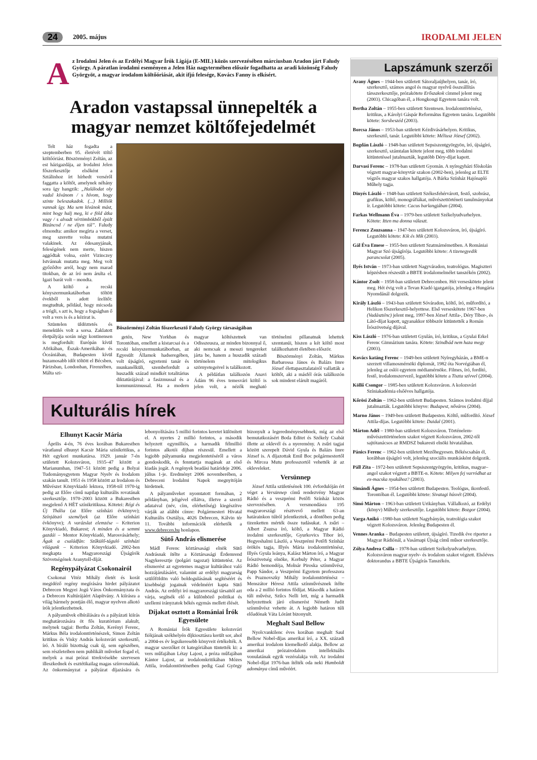24 2005. május IRODALMI JELEN
A
z Irodalmi Jelen és az Erdélyi Magyar Írók Ligája (E-MIL) közös szervezésében márciusban Aradon járt Faludy György. A páratlan irodalmi eseményen a Jelen Ház nagytermében először fogadhatta az aradi közönség Faludy Györgyöt, a magyar irodalom költőóriását, akit ifjú felesége, Kovács Fanny is elkísért.
Aradon vastapssal ünnepelték a magyar nemzet költőfejedelmét
Telt ház fogadta a szeptemberben 95. életévét töltő költőóriást. Böszörményi Zoltán, az est házigazdája, az Irodalmi Jelen főszerkesztője elsőként a Sztálinhoz írt hírhedt verséről faggatta a költőt, amelynek néhány sora így hangzik: „Halálodat oly vadul kívánom / s hívom, hogy szinte beleszakadok. (...) Milliók vannak így. Ma sem kívánok mást, mint hogy halj meg, ki e föld átka vagy / s alvadt vértömbökből épült Bizáncod / ne éljen túl”. Faludy elmondta: amikor megírta a verset, meg szerette volna mutatni valakinek. Az édesanyjának, feleségének nem merte, hiszen aggódtak volna, ezért Vizinczey Istvánnak mutatta meg. Meg volt győződve arról, hogy nem marad titokban, de az író nem árulta el. Igazi barát volt – mondta.
A költő a recski kényszermunkatáborban töltött évekből is adott ízelítőt: megtudtuk, például, hogy micsoda a trógli, s azt is, hogy a fogságban ő volt a vers is és a kézirat is.
Szüntelen üldöztetés és menekülés volt a sorsa. Zaklatott életpályája során négy kontinensen is megfordult: Európán kívül Afrikában, Észak-Amerikában és Óceániában, Budapesten kívül huzamosabb időt töltött el Bécsben, Párizsban, Londonban, Firenzében, Málta szi-
Böszörményi Zoltán főszerkesztő Faludy György társaságában
getén, New Yorkban és Torontóban, emellett a kistarcsai és a recski kényszermunkatáborban, az Egyesült Államok hadseregében, volt újságíró, egyetemi tanár és munkanélküli, szembefordult a huszadik század mindkét totalitárius diktatúrájával: a fasizmussal és a kommunizmussal. Ha a modern magyar költészetnek van Odisszeusza, az minden bizonnyal ő, aki nemcsak a messzi tengereket járta be, hanem a huszadik századi történelem mitologikus szörnyetegeivel is találkozott.
A példátlan találkozón Anavi Ádám 96 éves temesvári költő is jelen volt, a nézők megható történelmi pillanatnak lehettek szemtanúi, hiszen a két költő most találkozhatott életében először.
Böszörményi Zoltán, Márkus Barbarossa János és Balázs Imre József élettapasztalatairól vallatták a költőt, aki a másfél órás találkozón sok mindent elárult magáról.
Kulturális hírek
Elhunyt Kacsir Mária
Április 4-én, 76 éves korában Bukarestben váratlanul elhunyt Kacsir Mária színikritikus, a Hét egykori munkatársa. 1929. január 7-én született Kolozsváron, 1935–47 között a Marianumban, 1947–51 között pedig a Bolyai Tudományegyetem Magyar Nyelv és Irodalom szakán tanult. 1951 és 1958 között az Irodalom és Művészet Könyvkiadó lektora, 1958-tól 1970-ig pedig az Előre című napilap kulturális rovatának szerkesztője. 1970–2003 között a Bukarestben megjelenő A HÉT színikritikusa. Kötetei: Régi és Új Thália (az Előre színházi évkönyve); Színjátszó személyek (az Előre színházi évkönyve); A varázslat elemzése – Kriterion Könyvkiadó, Bukarest; A minden és a semmi gazdái – Mentor Könyvkiadó, Marosvásárhely; Ágak a családfán: Szűkülő-táguló színházi világunk – Kriterion Könyvkiadó. 2002-ben megkapta a Magyarországi Újságírók Szövetségének Aranytoll-díját.
Regénypályázat Csokonairól
Csokonai Vitéz Mihály életét és korát megidéző regény megírására hirdet pályázatot Debrecen Megyei Jogú Város Önkormányzata és a Debrecen Kultúrájáért Alapítvány. A kiírásra a világ bármely pontján élő, magyar nyelven alkotó írók jelentkezhetnek.
A pályaművek elbírálására és a pályázati kiírás meghatározására öt fős kuratórium alakult, melynek tagjai: Bertha Zoltán, Kerényi Ferenc, Márkus Béla irodalomtörténészek, Simon Zoltán kritikus és Visky András kolozsvári szerkesztő, író. A bíráló bizottság csak új, sem egészében, sem részleteiben nem publikált műveket fogad el, melyek a mai prózai törekvésekbe szervesen illeszkednek és esztétikailag magas színvonalúak. Az önkormányzat a pályázat díjazására és lebonyolítására 5 millió forintos keretet különített el. A nyertes 2 millió forintos, a második helyezett egymilliós, a harmadik félmillió forintos alkotói díjban részesül. Emellett a legjobb pályamunka megjelentetéséről a város gondoskodik, és fenntartja magának az első kiadás jogát. A regények beadási határideje 2006. július 1-je. Eredményt 2006 novemberében, a Debreceni Irodalmi Napok megnyitóján hirdetnek.
A pályaműveket nyomtatott formában, 2 példányban, jeligével ellátva, illetve a szerző adataival (név, cím, elérhetőség) kiegészítve várják az alábbi címre: Polgármesteri Hivatal Kulturális Osztálya, 4026 Debrecen, Kálvin tér 11. További információk elérhetők a www.debrecen.hu honlapon.
Sütő András elismerése
Mádl Ferenc köztársasági elnök Sütő Andrásnak ítélte a Köztársasági Érdemrend Nagykeresztje (polgári tagozat) kitüntetést. Az elismerést az egyetemes magyar kultúrához való hozzájárulásáért, valamint az erdélyi magyarság szülőföldön való boldogulásának segítéséért és kisebbségi jogainak védelméért kapta Sütő András. Az erdélyi író magyarországi társaitól azt várja, segítsék elő a különböző politikai és szellemi irányzatok békés egymás mellett élését.
Díjakat osztott a Romániai Írók Egyesülete
A Romániai Írók Egyesülete kolozsvári fiókjának székhelyén díjkiosztásra került sor, ahol a 2004-es év legsikeresebb könyveit értékelték. A magyar szerzőket öt kategóriában tüntették ki: a vers műfajában Létay Lajost, a próza műfajában Kántor Lajost, az irodalomkritikában Mózes Attila, irodalomtörténetben pedig Gaal György bizonyult a legeredményesebbnek, míg az első bemutatkozásért Boda Editet és Székely Csabát illette az oklevél és a nyeremény. A zsűri tagjai között szerepelt Dávid Gyula és Balázs Imre József is. A díjazottak Emil Boc polgármestertől és Mircea Mutu professzortól vehették át az okleveleket.
Versünnep
József Attila születésének 100. évfordulóján ért véget a Versünnep című rendezvény Magyar Rádió és a veszprémi Petőfi Színház közös szervezésében. A versmondásra 195 magyarországi résztvevő mellett 63-an határainkon túlról jelentkeztek, a döntőben pedig tizenketten mérték össze tudásukat. A zsűri – Albert Zsuzsa író, költő, a Magyar Rádió irodalmi szerkesztője, Gyurkovics Tibor író, Hegyeshalmi László, a Veszprémi Petőfi Színház örökös tagja, Illyés Mária irodalomtörténész, Illyés Gyula leánya, Kalász Márton író, a Magyar Írószövetség elnöke, Korbuly Péter, a Magyar Rádió bemondója, Molnár Piroska színművész, Papp Sándor, a Veszprémi Egyetem professzora és Praznovszky Mihály irodalomtörténész – Menszátor Héresz Attila színművésznek ítélte oda a 2 millió forintos fődíjat. Második a határon túli művész, Szűcs Nelli lett, míg a harmadik helyezettnek járó elismerést Németh Judit színművész vehette át. A legjobb határon túli előadónak Váta Lóránt bizonyult.
Meghalt Saul Bellow
Nyolcvankilenc éves korában meghalt Saul Bellow Nobel-díjas amerikai író, a XX. századi amerikai irodalom kiemelkedő alakja. Bellow az amerikai prózairodalom intellektuális vonulatának egyik vezéralakja volt. Az irodalmi Nobel-díjat 1976-ban ítélték oda neki Humboldt adománya című művéért.
Lapszámunk szerzői
Arany Ágnes – 1944-ben született Sátoraljaújhelyen, tanár, író, szerkesztő, számos angol és magyar nyelvű összeállítás társszerkesztője, prózakötete Erőszakok címmel jelent meg (2003). Chicagóban él, a Hongkongi Egyetem tanára volt.
Bertha Zoltán – 1955-ben született Szentesen. Irodalomtörténész, kritikus, a Károlyi Gáspár Református Egyetem tanára. Legutóbbi kötete: Sorsbeszéd (2003).
Borcsa János – 1953-ban született Kézdivásárhelyen. Kritikus, szerkesztő, tanár. Legutóbbi kötete: Méliusz József (2002).
Bogdán László – 1948-ban született Sepsiszentgyörgyön, író, újságíró, szerkesztő, számtalan kötete jelent meg, több irodalmi kitüntetéssel jutalmazták, legutóbb Déry-díjat kapott.
Darvasi Ferenc – 1978-ban született Gyomán. A nyíregyházi főiskolán végzett magyar-könyvtár szakon (2002-ben), jelenleg az ELTE végzős magyar szakos hallgatója. A Bárka Színház Hajónapló Műhely tagja.
Dinyés László – 1948-ban született Székesfehérvárott, festő, szobrász, grafikus, költő, monográfiákat, művészettörténeti tanulmányokat ír. Legutóbbi kötete: Cacus barlangjában (2004).
Farkas Wellmann Éva – 1979-ben született Székelyudvarhelyen. Kötete: Itten ma donna választ.
Ferencz Zsuzsanna – 1947-ben született Kolozsváron, író, újságíró. Legutóbbi kötete: Kik és Mik (2003).
Gál Éva Emese – 1955-ben született Szatmárnémetiben. A Romániai Magyar Szó újságírója. Legutóbbi kötete: A tizenegyedik parancsolat (2005).
Ilyés István – 1973-ban született Nagyváradon, teatrológus. Magiszteri képzésben részesült a BBTE irodalomelmélet tanszékén (2002).
Kántor Zsolt – 1958-ban született Debrecenben. Hét verseskötete jelent meg. Hét évig volt a Tevan Kiadó igazgatója, jelenleg a Hungária Nyomdánál dolgozik.
Király László – 1943-ban született Sóváradon, költő, író, műfordító, a Helikon főszerkesztő-helyettese. Első verseskötete 1967-ben (Vadászténc) jelent meg, 1997-ben József Attila-, Déry Tibor-, és Látó-díjat kapott, ugyanakkor többször kitüntették a Román Írószövetség díjával.
Kiss László – 1976-ban született Gyulán, író, kritikus, a Gyulai Erkel Ferenc Gimnázium tanára. Kötete: Szindbád nem haza megy (2003).
Kovács katáng Ferenc – 1949-ben született Nyíregyházán, a BME-n szerzett villamosmérnöki diplomát, 1982 óta Norvégiában él, jelenleg az oslói egyetem médiamérnöke. Filmes, író, fordító, festő, irodalomszervező, legutóbbi kötete a Tiszta szívvel (2004).
Köllő Csongor – 1985-ben született Kolozsváron. A kolozsvári Színiakadémia elsőéves hallgatója.
Kőrösi Zoltán – 1962-ben született Budapesten. Számos irodalmi díjjal jutalmazták. Legutóbbi könyve: Budapest, nőváros (2004).
Marno János – 1949-ben született Budapesten. Költő, műfordító. József Attila-díjas. Legutóbbi kötete: Daidal (2001).
Márton Adél – 1980-ban született Kolozsváron. Történelem-művészettörténelem szakot végzett Kolozsváron, 2002-től sajtótanácsos az RMDSZ bukaresti elnöki hivatalában.
Pánics Ferenc – 1962-ben született Mezőhegyesen. Békéscsabán él, korábban újságíró volt, jelenleg szociális munkásként dolgozik.
Páll Zita – 1972-ben született Sepsiszentgyörgyön, kritikus, magyar–angol szakot végzett a BBTE-n. Kötete: Milyen fej varródhat az ex-macska nyakához? (2003).
Simándi Ágnes – 1954-ben született Budapesten. Teológus, ikonfestő. Torontóban él. Legutóbbi kötete: Sivatagi húsvét (2004).
Simó Márton – 1963-ban született Urikányban. Vállalkozó, az Erdélyi (könyv) Műhely szerkesztője. Legutóbbi kötete: Bozgor (2004).
Varga Anikó –1980-ban született Nagybányán, teatrológia szakot végzett Kolozsváron. Jelenleg Budapesten él.
Vennes Aranka – Budapesten született, újságíró. Tizedik éve riporter a Magyar Rádiónál, a Vasárnapi Újság című műsor szerkesztője.
Zólya Andrea Csilla – 1978-ban született Székelyudvarhelyen. Kolozsváron magyar nyelv- és irodalom szakot végzett. Elsőéves doktorandus a BBTE Újságírás Tanszékén.